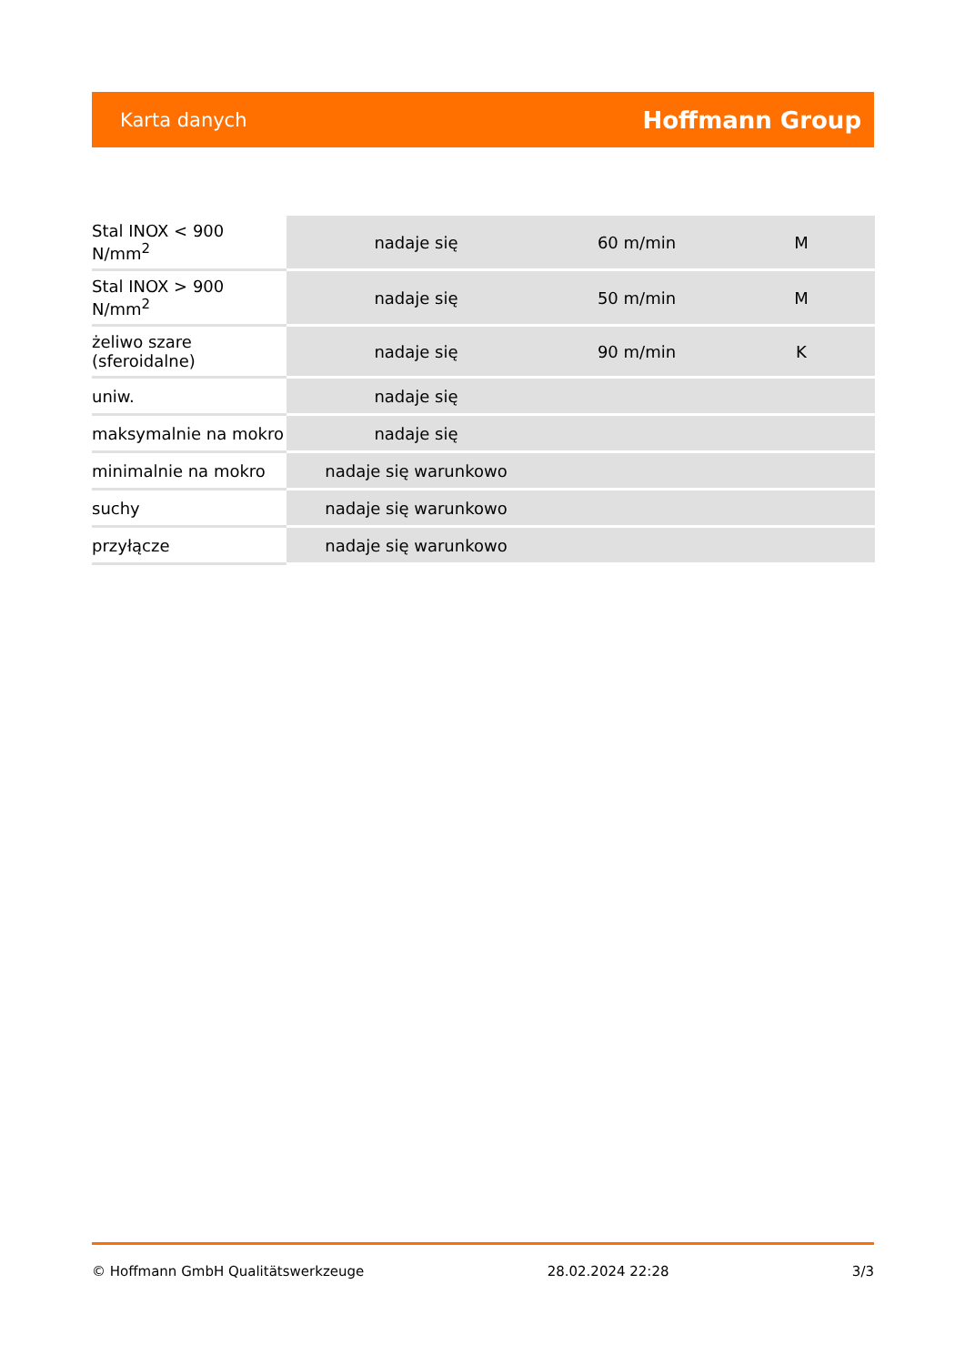Karta danych Hoffmann Group
| Stal INOX < 900 N/mm<sup>2</sup> | nadaje się | 60 m/min | M |
| Stal INOX > 900 N/mm<sup>2</sup> | nadaje się | 50 m/min | M |
| żeliwo szare (sferoidalne) | nadaje się | 90 m/min | K |
| uniw. | nadaje się | | |
| maksymalnie na mokro | nadaje się | | |
| minimalnie na mokro | nadaje się warunkowo | | |
| suchy | nadaje się warunkowo | | |
| przyłącze | nadaje się warunkowo | | |
© Hoffmann GmbH Qualitätswerkzeuge 28.02.2024 22:28 3/3